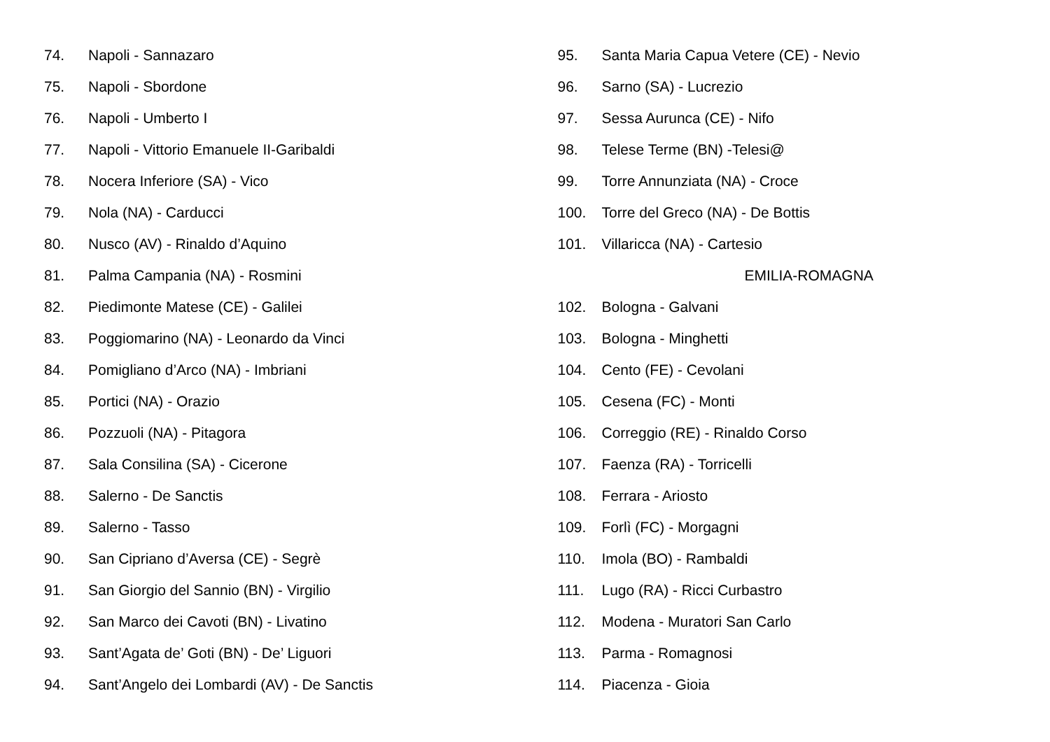74. Napoli - Sannazaro
75. Napoli - Sbordone
76. Napoli - Umberto I
77. Napoli - Vittorio Emanuele II-Garibaldi
78. Nocera Inferiore (SA) - Vico
79. Nola (NA) - Carducci
80. Nusco (AV) - Rinaldo d’Aquino
81. Palma Campania (NA) - Rosmini
82. Piedimonte Matese (CE) - Galilei
83. Poggiomarino (NA) - Leonardo da Vinci
84. Pomigliano d’Arco (NA) - Imbriani
85. Portici (NA) - Orazio
86. Pozzuoli (NA) - Pitagora
87. Sala Consilina (SA) - Cicerone
88. Salerno - De Sanctis
89. Salerno - Tasso
90. San Cipriano d’Aversa (CE) - Segrè
91. San Giorgio del Sannio (BN) - Virgilio
92. San Marco dei Cavoti (BN) - Livatino
93. Sant’Agata de’ Goti (BN) - De’ Liguori
94. Sant’Angelo dei Lombardi (AV) - De Sanctis
95. Santa Maria Capua Vetere (CE) - Nevio
96. Sarno (SA) - Lucrezio
97. Sessa Aurunca (CE) - Nifo
98. Telese Terme (BN) -Telesi@
99. Torre Annunziata (NA) - Croce
100. Torre del Greco (NA) - De Bottis
101. Villaricca (NA) - Cartesio
EMILIA-ROMAGNA
102. Bologna - Galvani
103. Bologna - Minghetti
104. Cento (FE) - Cevolani
105. Cesena (FC) - Monti
106. Correggio (RE) - Rinaldo Corso
107. Faenza (RA) - Torricelli
108. Ferrara - Ariosto
109. Forlì (FC) - Morgagni
110. Imola (BO) - Rambaldi
111. Lugo (RA) - Ricci Curbastro
112. Modena - Muratori San Carlo
113. Parma - Romagnosi
114. Piacenza - Gioia